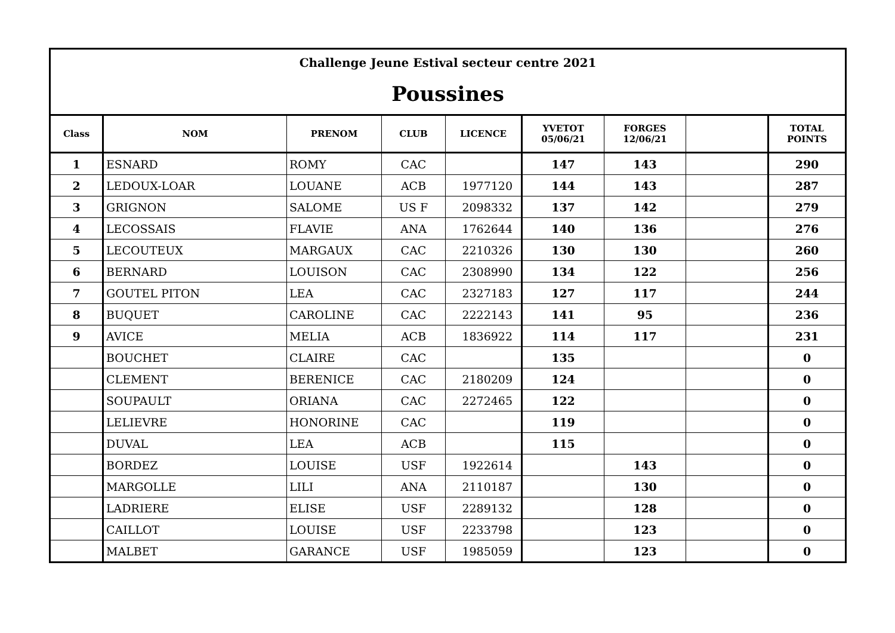Challenge Jeune Estival secteur centre 2021
Poussines
| Class | NOM | PRENOM | CLUB | LICENCE | YVETOT 05/06/21 | FORGES 12/06/21 | | TOTAL POINTS |
| --- | --- | --- | --- | --- | --- | --- | --- | --- |
| 1 | ESNARD | ROMY | CAC | | 147 | 143 | | 290 |
| 2 | LEDOUX-LOAR | LOUANE | ACB | 1977120 | 144 | 143 | | 287 |
| 3 | GRIGNON | SALOME | US F | 2098332 | 137 | 142 | | 279 |
| 4 | LECOSSAIS | FLAVIE | ANA | 1762644 | 140 | 136 | | 276 |
| 5 | LECOUTEUX | MARGAUX | CAC | 2210326 | 130 | 130 | | 260 |
| 6 | BERNARD | LOUISON | CAC | 2308990 | 134 | 122 | | 256 |
| 7 | GOUTEL PITON | LEA | CAC | 2327183 | 127 | 117 | | 244 |
| 8 | BUQUET | CAROLINE | CAC | 2222143 | 141 | 95 | | 236 |
| 9 | AVICE | MELIA | ACB | 1836922 | 114 | 117 | | 231 |
| | BOUCHET | CLAIRE | CAC | | 135 | | | 0 |
| | CLEMENT | BERENICE | CAC | 2180209 | 124 | | | 0 |
| | SOUPAULT | ORIANA | CAC | 2272465 | 122 | | | 0 |
| | LELIEVRE | HONORINE | CAC | | 119 | | | 0 |
| | DUVAL | LEA | ACB | | 115 | | | 0 |
| | BORDEZ | LOUISE | USF | 1922614 | | 143 | | 0 |
| | MARGOLLE | LILI | ANA | 2110187 | | 130 | | 0 |
| | LADRIERE | ELISE | USF | 2289132 | | 128 | | 0 |
| | CAILLOT | LOUISE | USF | 2233798 | | 123 | | 0 |
| | MALBET | GARANCE | USF | 1985059 | | 123 | | 0 |